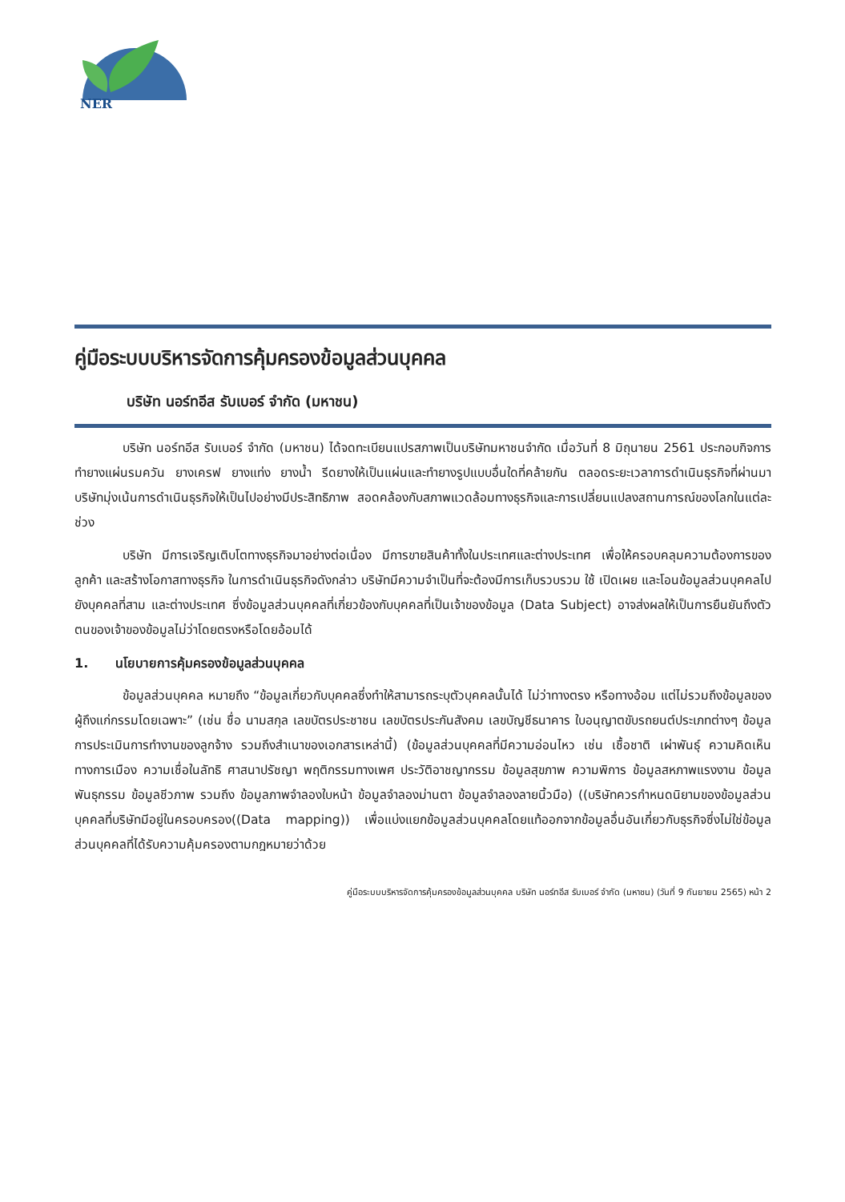NER
คู่มือระบบบริหารจัดการคุ้มครองข้อมูลส่วนบุคคล
บริษัท นอร์ทอีส รับเบอร์ จำกัด (มหาชน)
บริษัท นอร์ทอีส รับเบอร์ จำกัด (มหาชน) ได้จดทะเบียนแปรสภาพเป็นบริษัทมหาชนจำกัด เมื่อวันที่ 8 มิถุนายน 2561 ประกอบกิจการ ทำยางแผ่นรมควัน ยางเครฟ ยางแท่ง ยางน้ำ รีดยางให้เป็นแผ่นและทำยางรูปแบบอื่นใดที่คล้ายกัน ตลอดระยะเวลาการดำเนินธุรกิจที่ผ่านมา บริษัทมุ่งเน้นการดำเนินธุรกิจให้เป็นไปอย่างมีประสิทธิภาพ สอดคล้องกับสภาพแวดล้อมทางธุรกิจและการเปลี่ยนแปลงสถานการณ์ของโลกในแต่ละช่วง
บริษัท มีการเจริญเติบโตทางธุรกิจมาอย่างต่อเนื่อง มีการขายสินค้าทั้งในประเทศและต่างประเทศ เพื่อให้ครอบคลุมความต้องการของลูกค้า และสร้างโอกาสทางธุรกิจ ในการดำเนินธุรกิจดังกล่าว บริษัทมีความจำเป็นที่จะต้องมีการเก็บรวบรวม ใช้ เปิดเผย และโอนข้อมูลส่วนบุคคลไปยังบุคคลที่สาม และต่างประเทศ ซึ่งข้อมูลส่วนบุคคลที่เกี่ยวข้องกับบุคคลที่เป็นเจ้าของข้อมูล (Data Subject) อาจส่งผลให้เป็นการยืนยันถึงตัวตนของเจ้าของข้อมูลไม่ว่าโดยตรงหรือโดยอ้อมได้
1. นโยบายการคุ้มครองข้อมูลส่วนบุคคล
ข้อมูลส่วนบุคคล หมายถึง “ข้อมูลเกี่ยวกับบุคคลซึ่งทำให้สามารถระบุตัวบุคคลนั้นได้ ไม่ว่าทางตรง หรือทางอ้อม แต่ไม่รวมถึงข้อมูลของผู้ถึงแก่กรรมโดยเฉพาะ” (เช่น ชื่อ นามสกุล เลขบัตรประชาชน เลขบัตรประกันสังคม เลขบัญชีธนาคาร ใบอนุญาตขับรถยนต์ประเภทต่างๆ ข้อมูลการประเมินการทำงานของลูกจ้าง รวมถึงสำเนาของเอกสารเหล่านี้) (ข้อมูลส่วนบุคคลที่มีความอ่อนไหว เช่น เชื้อชาติ เผ่าพันธุ์ ความคิดเห็นทางการเมือง ความเชื่อในลัทธิ ศาสนาปรัชญา พฤติกรรมทางเพศ ประวัติอาชญากรรม ข้อมูลสุขภาพ ความพิการ ข้อมูลสหภาพแรงงาน ข้อมูลพันธุกรรม ข้อมูลชีวภาพ รวมถึง ข้อมูลภาพจำลองใบหน้า ข้อมูลจำลองม่านตา ข้อมูลจำลองลายนิ้วมือ) ((บริษัทควรกำหนดนิยามของข้อมูลส่วนบุคคลที่บริษัทมีอยู่ในครอบครอง((Data mapping)) เพื่อแบ่งแยกข้อมูลส่วนบุคคลโดยแท้ออกจากข้อมูลอื่นอันเกี่ยวกับธุรกิจซึ่งไม่ใช่ข้อมูลส่วนบุคคลที่ได้รับความคุ้มครองตามกฎหมายว่าด้วย
คู่มือระบบบริหารจัดการคุ้มครองข้อมูลส่วนบุคคล บริษัท นอร์ทอีส รับเบอร์ จำกัด (มหาชน) (วันที่ 9 กันยายน 2565) หน้า 2